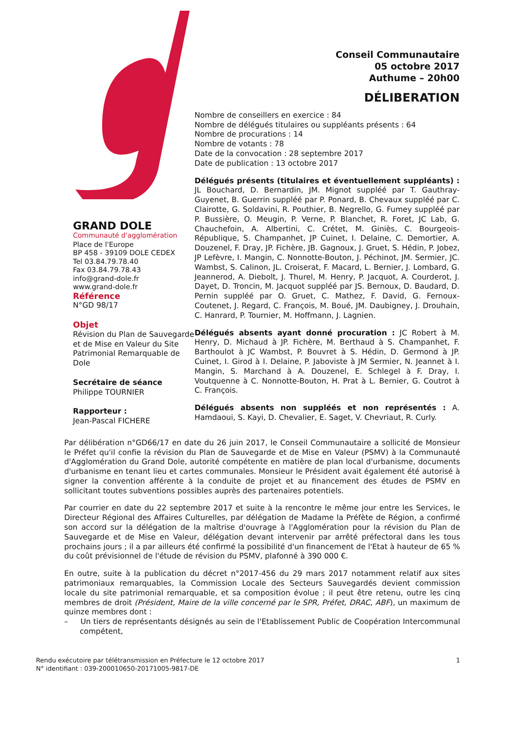GRAND DOLE
Communauté d'agglomération
Place de l'Europe
BP 458 - 39109 DOLE CEDEX
Tel 03.84.79.78.40
Fax 03.84.79.78.43
info@grand-dole.fr
www.grand-dole.fr
Référence
N°GD 98/17
Objet
Révision du Plan de Sauvegarde et de Mise en Valeur du Site Patrimonial Remarquable de Dole
Secrétaire de séance
Philippe TOURNIER
Rapporteur :
Jean-Pascal FICHERE
Conseil Communautaire
05 octobre 2017
Authume – 20h00
DÉLIBERATION
Nombre de conseillers en exercice : 84
Nombre de délégués titulaires ou suppléants présents : 64
Nombre de procurations : 14
Nombre de votants : 78
Date de la convocation : 28 septembre 2017
Date de publication : 13 octobre 2017
Délégués présents (titulaires et éventuellement suppléants) : JL Bouchard, D. Bernardin, JM. Mignot suppléé par T. Gauthray-Guyenet, B. Guerrin suppléé par P. Ponard, B. Chevaux suppléé par C. Clairotte, G. Soldavini, R. Pouthier, B. Negrello, G. Fumey suppléé par P. Bussière, O. Meugin, P. Verne, P. Blanchet, R. Foret, JC Lab, G. Chauchefoin, A. Albertini, C. Crétet, M. Giniès, C. Bourgeois-République, S. Champanhet, JP Cuinet, I. Delaine, C. Demortier, A. Douzenel, F. Dray, JP. Fichère, JB. Gagnoux, J. Gruet, S. Hédin, P. Jobez, JP Lefèvre, I. Mangin, C. Nonnotte-Bouton, J. Péchinot, JM. Sermier, JC. Wambst, S. Calinon, JL. Croiserat, F. Macard, L. Bernier, J. Lombard, G. Jeannerod, A. Diebolt, J. Thurel, M. Henry, P. Jacquot, A. Courderot, J. Dayet, D. Troncin, M. Jacquot suppléé par JS. Bernoux, D. Baudard, D. Pernin suppléé par O. Gruet, C. Mathez, F. David, G. Fernoux-Coutenet, J. Regard, C. François, M. Boué, JM. Daubigney, J. Drouhain, C. Hanrard, P. Tournier, M. Hoffmann, J. Lagnien.
Délégués absents ayant donné procuration : JC Robert à M. Henry, D. Michaud à JP. Fichère, M. Berthaud à S. Champanhet, F. Barthoulot à JC Wambst, P. Bouvret à S. Hédin, D. Germond à JP. Cuinet, I. Girod à I. Delaine, P. Jaboviste à JM Sermier, N. Jeannet à I. Mangin, S. Marchand à A. Douzenel, E. Schlegel à F. Dray, I. Voutquenne à C. Nonnotte-Bouton, H. Prat à L. Bernier, G. Coutrot à C. François.
Délégués absents non suppléés et non représentés : A. Hamdaoui, S. Kayi, D. Chevalier, E. Saget, V. Chevriaut, R. Curly.
Par délibération n°GD66/17 en date du 26 juin 2017, le Conseil Communautaire a sollicité de Monsieur le Préfet qu'il confie la révision du Plan de Sauvegarde et de Mise en Valeur (PSMV) à la Communauté d'Agglomération du Grand Dole, autorité compétente en matière de plan local d'urbanisme, documents d'urbanisme en tenant lieu et cartes communales. Monsieur le Président avait également été autorisé à signer la convention afférente à la conduite de projet et au financement des études de PSMV en sollicitant toutes subventions possibles auprès des partenaires potentiels.
Par courrier en date du 22 septembre 2017 et suite à la rencontre le même jour entre les Services, le Directeur Régional des Affaires Culturelles, par délégation de Madame la Préfète de Région, a confirmé son accord sur la délégation de la maîtrise d'ouvrage à l'Agglomération pour la révision du Plan de Sauvegarde et de Mise en Valeur, délégation devant intervenir par arrêté préfectoral dans les tous prochains jours ; il a par ailleurs été confirmé la possibilité d'un financement de l'Etat à hauteur de 65 % du coût prévisionnel de l'étude de révision du PSMV, plafonné à 390 000 €.
En outre, suite à la publication du décret n°2017-456 du 29 mars 2017 notamment relatif aux sites patrimoniaux remarquables, la Commission Locale des Secteurs Sauvegardés devient commission locale du site patrimonial remarquable, et sa composition évolue ; il peut être retenu, outre les cinq membres de droit (Président, Maire de la ville concerné par le SPR, Préfet, DRAC, ABF), un maximum de quinze membres dont :
– Un tiers de représentants désignés au sein de l'Etablissement Public de Coopération Intercommunal compétent,
1 Rendu exécutoire par télétransmission en Préfecture le 12 octobre 2017
N° identifiant : 039-200010650-20171005-9817-DE